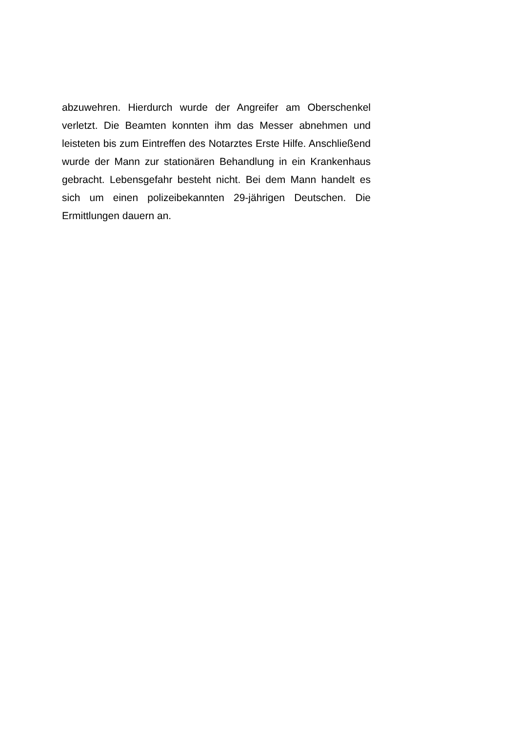abzuwehren. Hierdurch wurde der Angreifer am Oberschenkel verletzt. Die Beamten konnten ihm das Messer abnehmen und leisteten bis zum Eintreffen des Notarztes Erste Hilfe. Anschließend wurde der Mann zur stationären Behandlung in ein Krankenhaus gebracht. Lebensgefahr besteht nicht. Bei dem Mann handelt es sich um einen polizeibekannten 29-jährigen Deutschen. Die Ermittlungen dauern an.